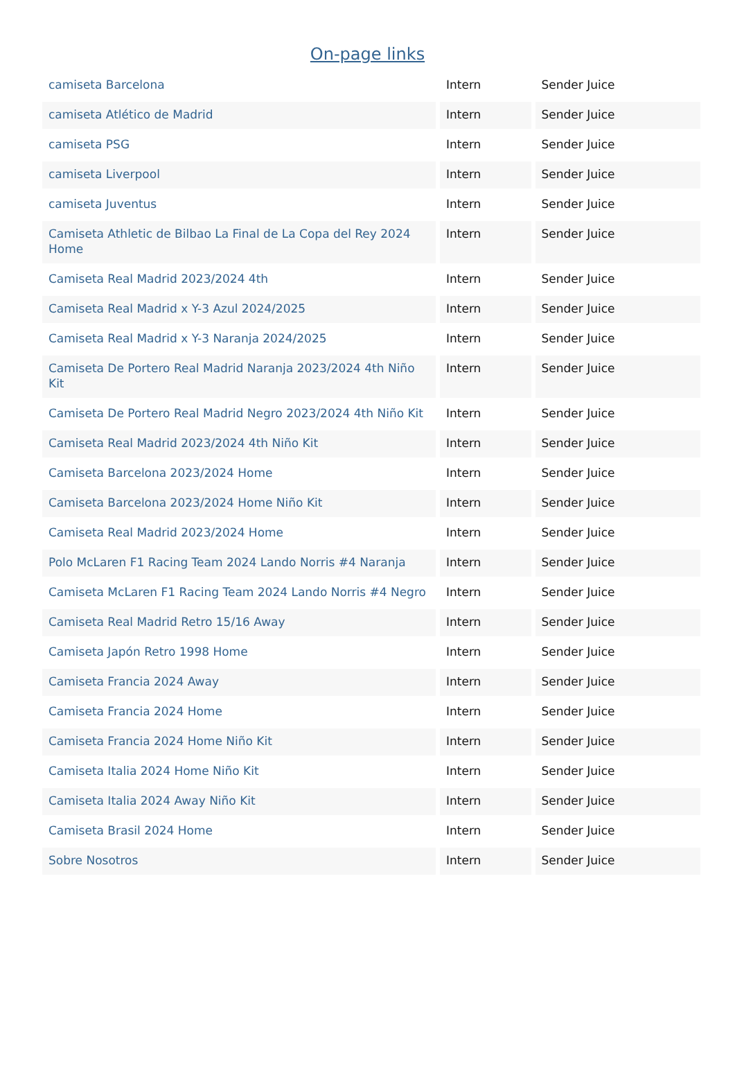On-page links
| camiseta Barcelona | Intern | Sender Juice |
| camiseta Atlético de Madrid | Intern | Sender Juice |
| camiseta PSG | Intern | Sender Juice |
| camiseta Liverpool | Intern | Sender Juice |
| camiseta Juventus | Intern | Sender Juice |
| Camiseta Athletic de Bilbao La Final de La Copa del Rey 2024 Home | Intern | Sender Juice |
| Camiseta Real Madrid 2023/2024 4th | Intern | Sender Juice |
| Camiseta Real Madrid x Y-3 Azul 2024/2025 | Intern | Sender Juice |
| Camiseta Real Madrid x Y-3 Naranja 2024/2025 | Intern | Sender Juice |
| Camiseta De Portero Real Madrid Naranja 2023/2024 4th Niño Kit | Intern | Sender Juice |
| Camiseta De Portero Real Madrid Negro 2023/2024 4th Niño Kit | Intern | Sender Juice |
| Camiseta Real Madrid 2023/2024 4th Niño Kit | Intern | Sender Juice |
| Camiseta Barcelona 2023/2024 Home | Intern | Sender Juice |
| Camiseta Barcelona 2023/2024 Home Niño Kit | Intern | Sender Juice |
| Camiseta Real Madrid 2023/2024 Home | Intern | Sender Juice |
| Polo McLaren F1 Racing Team 2024 Lando Norris #4 Naranja | Intern | Sender Juice |
| Camiseta McLaren F1 Racing Team 2024 Lando Norris #4 Negro | Intern | Sender Juice |
| Camiseta Real Madrid Retro 15/16 Away | Intern | Sender Juice |
| Camiseta Japón Retro 1998 Home | Intern | Sender Juice |
| Camiseta Francia 2024 Away | Intern | Sender Juice |
| Camiseta Francia 2024 Home | Intern | Sender Juice |
| Camiseta Francia 2024 Home Niño Kit | Intern | Sender Juice |
| Camiseta Italia 2024 Home Niño Kit | Intern | Sender Juice |
| Camiseta Italia 2024 Away Niño Kit | Intern | Sender Juice |
| Camiseta Brasil 2024 Home | Intern | Sender Juice |
| Sobre Nosotros | Intern | Sender Juice |